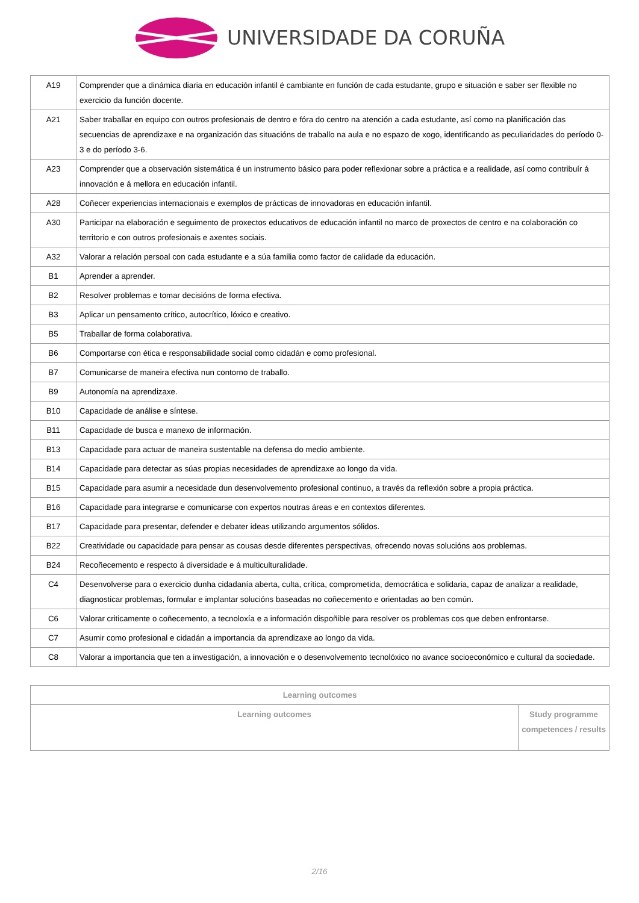UNIVERSIDADE DA CORUÑA
| A19 | Comprender que a dinámica diaria en educación infantil é cambiante en función de cada estudante, grupo e situación e saber ser flexible no exercicio da función docente. |
| A21 | Saber traballar en equipo con outros profesionais de dentro e fóra do centro na atención a cada estudante, así como na planificación das secuencias de aprendizaxe e na organización das situacións de traballo na aula e no espazo de xogo, identificando as peculiaridades do período 0-3 e do período 3-6. |
| A23 | Comprender que a observación sistemática é un instrumento básico para poder reflexionar sobre a práctica e a realidade, así como contribuír á innovación e á mellora en educación infantil. |
| A28 | Coñecer experiencias internacionais e exemplos de prácticas de innovadoras en educación infantil. |
| A30 | Participar na elaboración e seguimento de proxectos educativos de educación infantil no marco de proxectos de centro e na colaboración co territorio e con outros profesionais e axentes sociais. |
| A32 | Valorar a relación persoal con cada estudante e a súa familia como factor de calidade da educación. |
| B1 | Aprender a aprender. |
| B2 | Resolver problemas e tomar decisións de forma efectiva. |
| B3 | Aplicar un pensamento crítico, autocrítico, lóxico e creativo. |
| B5 | Traballar de forma colaborativa. |
| B6 | Comportarse con ética e responsabilidade social como cidadán e como profesional. |
| B7 | Comunicarse de maneira efectiva nun contorno de traballo. |
| B9 | Autonomía na aprendizaxe. |
| B10 | Capacidade de análise e síntese. |
| B11 | Capacidade de busca e manexo de información. |
| B13 | Capacidade para actuar de maneira sustentable na defensa do medio ambiente. |
| B14 | Capacidade para detectar as súas propias necesidades de aprendizaxe ao longo da vida. |
| B15 | Capacidade para asumir a necesidade dun desenvolvemento profesional continuo, a través da reflexión sobre a propia práctica. |
| B16 | Capacidade para integrarse e comunicarse con expertos noutras áreas e en contextos diferentes. |
| B17 | Capacidade para presentar, defender e debater ideas utilizando argumentos sólidos. |
| B22 | Creatividade ou capacidade para pensar as cousas desde diferentes perspectivas, ofrecendo novas solucións aos problemas. |
| B24 | Recoñecemento e respecto á diversidade e á multiculturalidade. |
| C4 | Desenvolverse para o exercicio dunha cidadanía aberta, culta, crítica, comprometida, democrática e solidaria, capaz de analizar a realidade, diagnosticar problemas, formular e implantar solucións baseadas no coñecemento e orientadas ao ben común. |
| C6 | Valorar criticamente o coñecemento, a tecnoloxía e a información dispoñible para resolver os problemas cos que deben enfrontarse. |
| C7 | Asumir como profesional e cidadán a importancia da aprendizaxe ao longo da vida. |
| C8 | Valorar a importancia que ten a investigación, a innovación e o desenvolvemento tecnolóxico no avance socioeconómico e cultural da sociedade. |
| Learning outcomes | |
| --- | --- |
| Learning outcomes | Study programme competences / results |
2/16